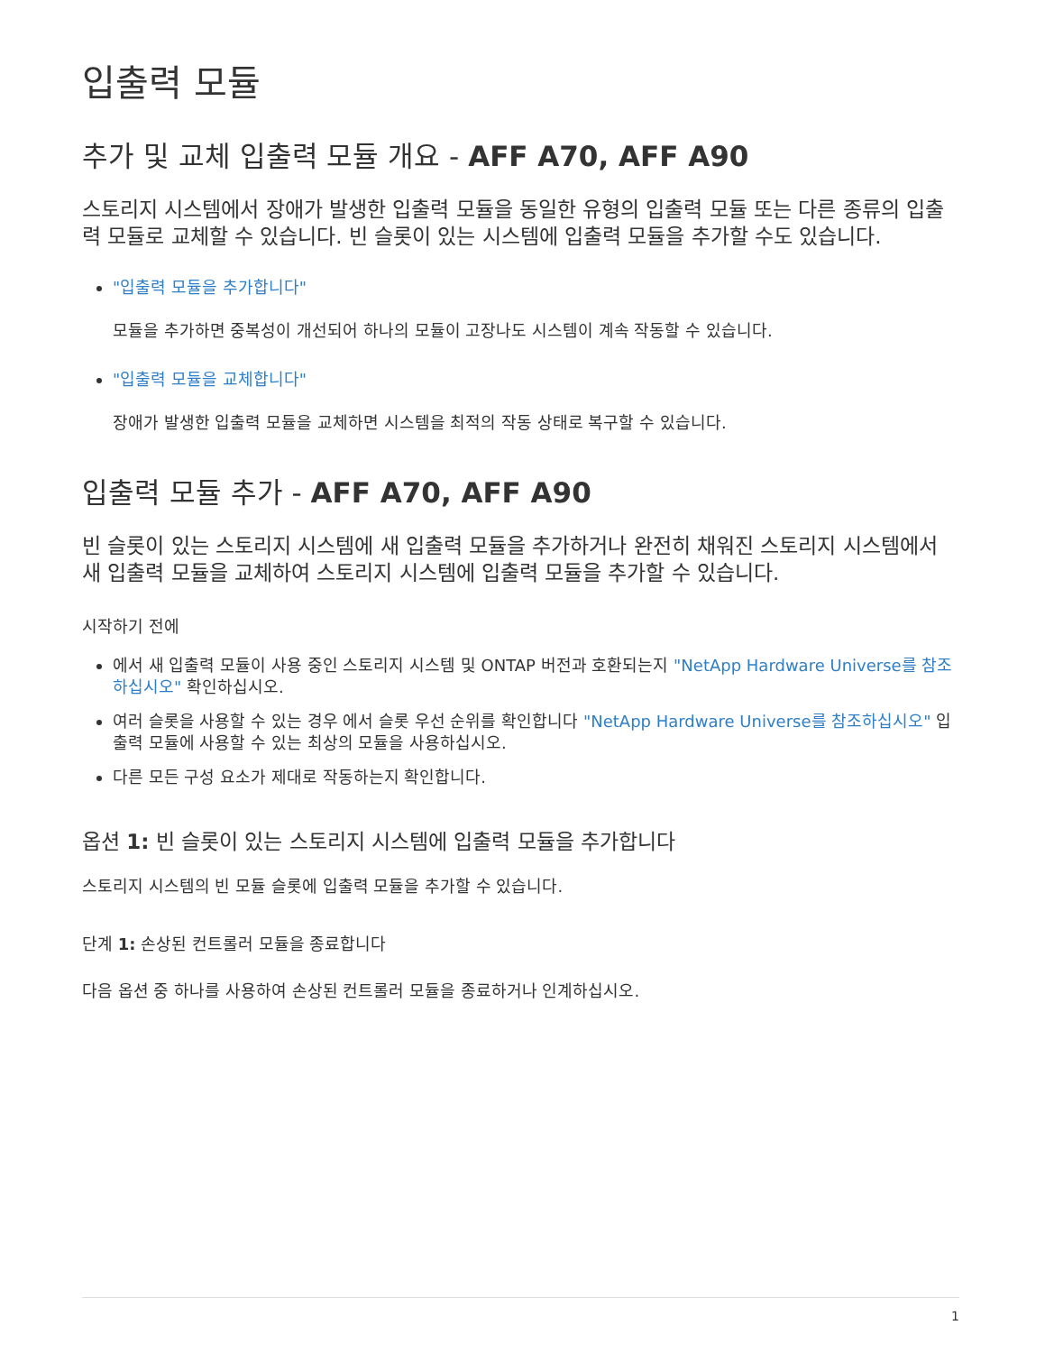입출력 모듈
추가 및 교체 입출력 모듈 개요 - AFF A70, AFF A90
스토리지 시스템에서 장애가 발생한 입출력 모듈을 동일한 유형의 입출력 모듈 또는 다른 종류의 입출력 모듈로 교체할 수 있습니다. 빈 슬롯이 있는 시스템에 입출력 모듈을 추가할 수도 있습니다.
"입출력 모듈을 추가합니다"
모듈을 추가하면 중복성이 개선되어 하나의 모듈이 고장나도 시스템이 계속 작동할 수 있습니다.
"입출력 모듈을 교체합니다"
장애가 발생한 입출력 모듈을 교체하면 시스템을 최적의 작동 상태로 복구할 수 있습니다.
입출력 모듈 추가 - AFF A70, AFF A90
빈 슬롯이 있는 스토리지 시스템에 새 입출력 모듈을 추가하거나 완전히 채워진 스토리지 시스템에서 새 입출력 모듈을 교체하여 스토리지 시스템에 입출력 모듈을 추가할 수 있습니다.
시작하기 전에
에서 새 입출력 모듈이 사용 중인 스토리지 시스템 및 ONTAP 버전과 호환되는지 "NetApp Hardware Universe를 참조하십시오" 확인하십시오.
여러 슬롯을 사용할 수 있는 경우 에서 슬롯 우선 순위를 확인합니다 "NetApp Hardware Universe를 참조하십시오" 입출력 모듈에 사용할 수 있는 최상의 모듈을 사용하십시오.
다른 모든 구성 요소가 제대로 작동하는지 확인합니다.
옵션 1: 빈 슬롯이 있는 스토리지 시스템에 입출력 모듈을 추가합니다
스토리지 시스템의 빈 모듈 슬롯에 입출력 모듈을 추가할 수 있습니다.
단계 1: 손상된 컨트롤러 모듈을 종료합니다
다음 옵션 중 하나를 사용하여 손상된 컨트롤러 모듈을 종료하거나 인계하십시오.
1